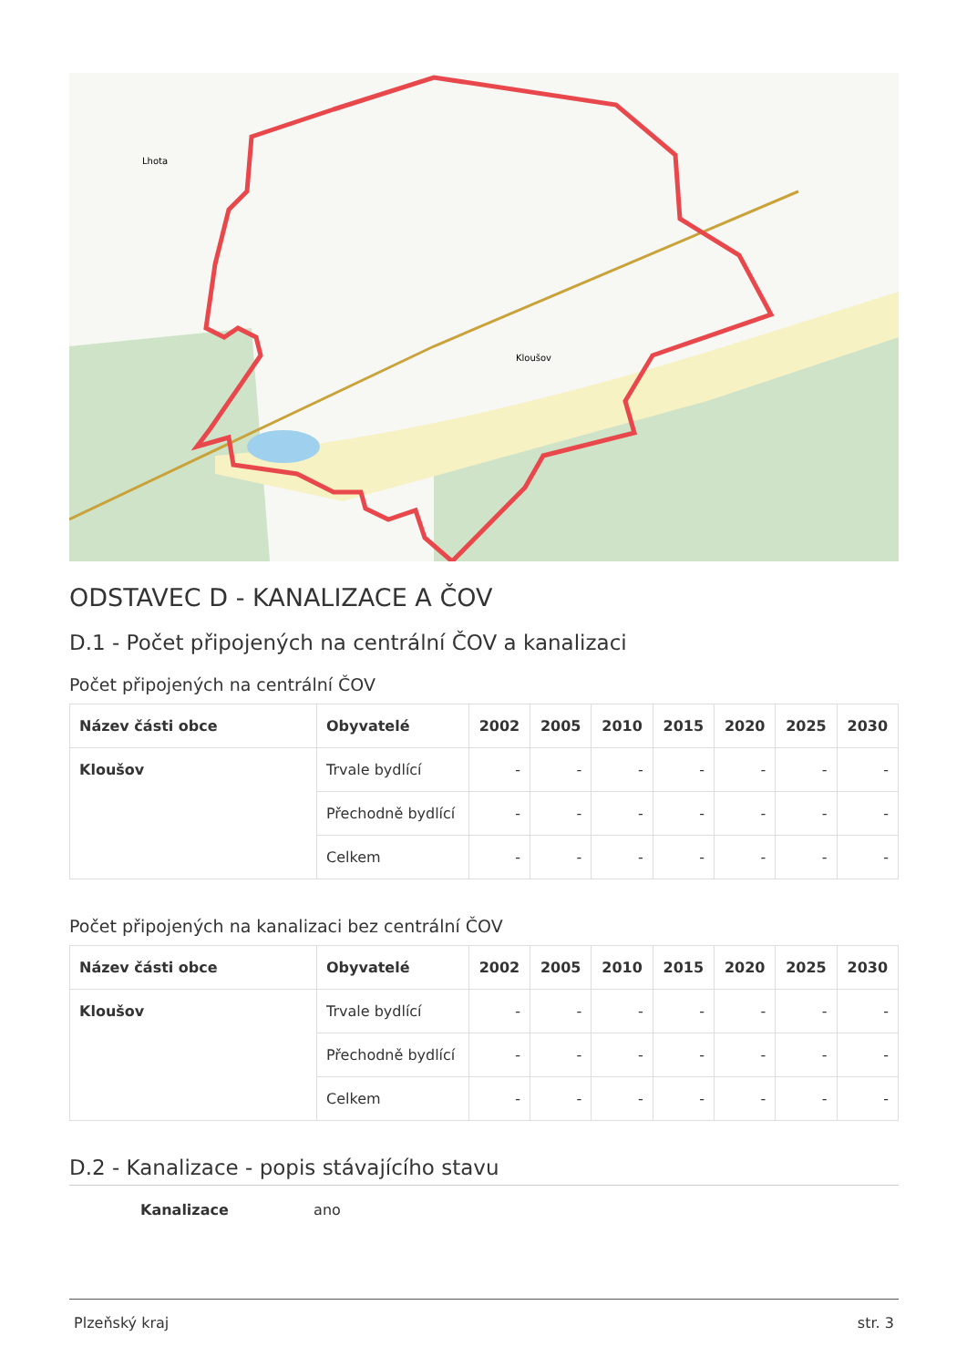Kloušov
Lhota
ODSTAVEC D - KANALIZACE A ČOV
D.1 - Počet připojených na centrální ČOV a kanalizaci
Počet připojených na centrální ČOV
| Název části obce | Obyvatelé | 2002 | 2005 | 2010 | 2015 | 2020 | 2025 | 2030 |
| --- | --- | --- | --- | --- | --- | --- | --- | --- |
| Kloušov | Trvale bydlící | - | - | - | - | - | - | - |
| | Přechodně bydlící | - | - | - | - | - | - | - |
| | Celkem | - | - | - | - | - | - | - |
Počet připojených na kanalizaci bez centrální ČOV
| Název části obce | Obyvatelé | 2002 | 2005 | 2010 | 2015 | 2020 | 2025 | 2030 |
| --- | --- | --- | --- | --- | --- | --- | --- | --- |
| Kloušov | Trvale bydlící | - | - | - | - | - | - | - |
| | Přechodně bydlící | - | - | - | - | - | - | - |
| | Celkem | - | - | - | - | - | - | - |
D.2 - Kanalizace - popis stávajícího stavu
Kanalizace ano
Plzeňský kraj str. 3